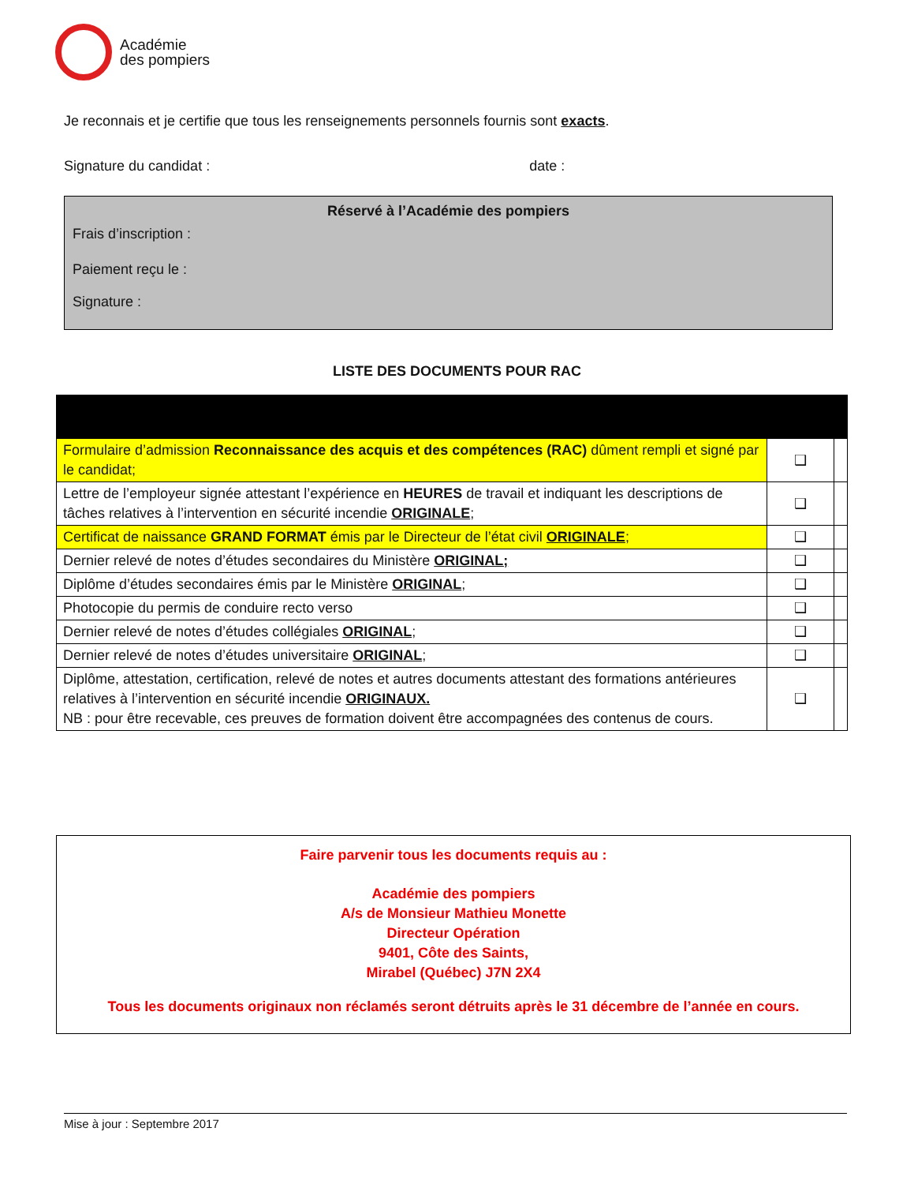Académie
des pompiers
Je reconnais et je certifie que tous les renseignements personnels fournis sont exacts.
Signature du candidat : date :
Réservé à l’Académie des pompiers
Frais d’inscription :
Paiement reçu le :
Signature :
LISTE DES DOCUMENTS POUR RAC
| Formulaire d’admission Reconnaissance des acquis et des compétences (RAC) dûment rempli et signé par le candidat; | ❑ | |
| Lettre de l’employeur signée attestant l’expérience en HEURES de travail et indiquant les descriptions de tâches relatives à l’intervention en sécurité incendie ORIGINALE ; | ❑ | |
| Certificat de naissance GRAND FORMAT émis par le Directeur de l’état civil ORIGINALE ; | ❑ | |
| Dernier relevé de notes d’études secondaires du Ministère ORIGINAL; | ❑ | |
| Diplôme d’études secondaires émis par le Ministère ORIGINAL ; | ❑ | |
| Photocopie du permis de conduire recto verso | ❑ | |
| Dernier relevé de notes d’études collégiales ORIGINAL ; | ❑ | |
| Dernier relevé de notes d’études universitaire ORIGINAL ; | ❑ | |
| Diplôme, attestation, certification, relevé de notes et autres documents attestant des formations antérieures relatives à l’intervention en sécurité incendie ORIGINAUX. NB : pour être recevable, ces preuves de formation doivent être accompagnées des contenus de cours. | ❑ | |
Faire parvenir tous les documents requis au :
Académie des pompiers
A/s de Monsieur Mathieu Monette
Directeur Opération
9401, Côte des Saints,
Mirabel (Québec) J7N 2X4
Tous les documents originaux non réclamés seront détruits après le 31 décembre de l’année en cours.
Mise à jour : Septembre 2017